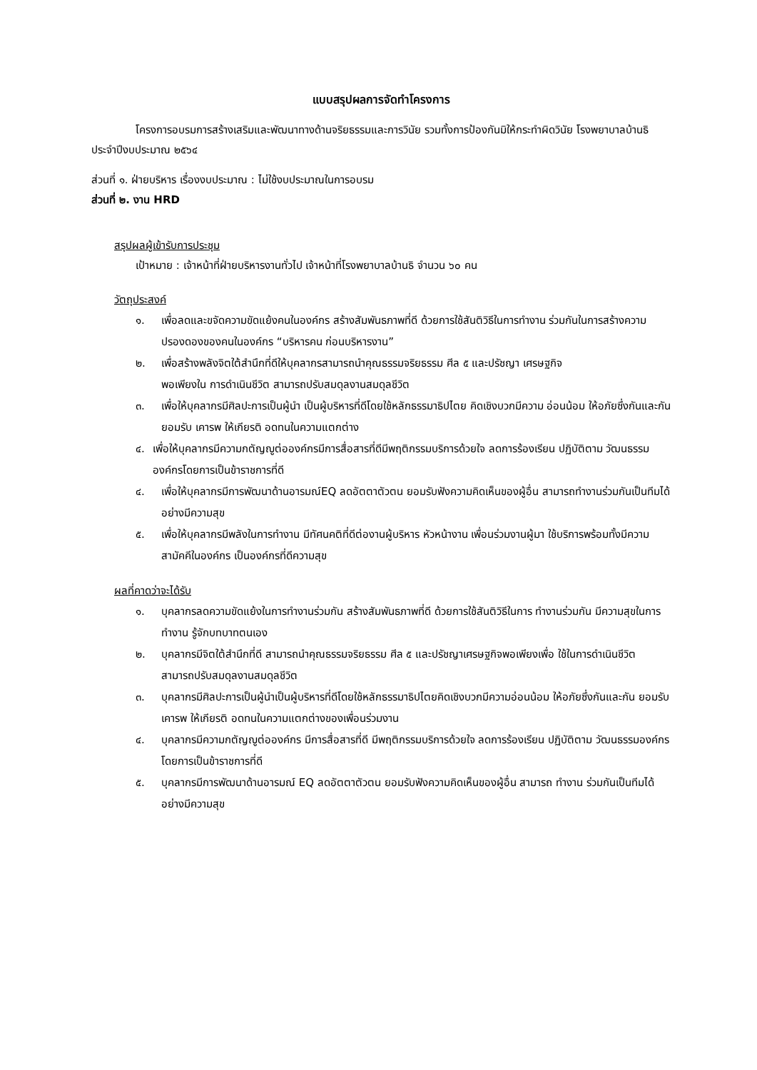แบบสรุปผลการจัดทำโครงการ
โครงการอบรมการสร้างเสริมและพัฒนาทางด้านจริยธรรมและการวินัย รวมทั้งการป้องกันมิให้กระทำผิดวินัย โรงพยาบาลบ้านธิ ประจำปีงบประมาณ ๒๕๖๔
ส่วนที่ ๑. ฝ่ายบริหาร เรื่องงบประมาณ : ไม่ใช้งบประมาณในการอบรม
ส่วนที่ ๒. งาน HRD
สรุปผลผู้เข้ารับการประชุม
เป้าหมาย : เจ้าหน้าที่ฝ่ายบริหารงานทั่วไป เจ้าหน้าที่โรงพยาบาลบ้านธิ จำนวน ๖๐ คน
วัตถุประสงค์
๑. เพื่อลดและขจัดความขัดแย้งคนในองค์กร สร้างสัมพันธภาพที่ดี ด้วยการใช้สันติวิธีในการทำงาน ร่วมกันในการสร้างความปรองดองของคนในองค์กร “บริหารคน ก่อนบริหารงาน”
๒. เพื่อสร้างพลังจิตใต้สำนึกที่ดีให้บุคลากรสามารถนำคุณธรรมจริยธรรม ศีล ๕ และปรัชญา เศรษฐกิจ
พอเพียงใน การดำเนินชีวิต สามารถปรับสมดุลงานสมดุลชีวิต
๓. เพื่อให้บุคลากรมีศิลปะการเป็นผู้นำ เป็นผู้บริหารที่ดีโดยใช้หลักธรรมาธิปไตย คิดเชิงบวกมีความ อ่อนน้อม ให้อภัยซึ่งกันและกัน ยอมรับ เคารพ ให้เกียรติ อดทนในความแตกต่าง
๔. เพื่อให้บุคลากรมีความกตัญญูต่อองค์กรมีการสื่อสารที่ดีมีพฤติกรรมบริการด้วยใจ ลดการร้องเรียน ปฏิบัติตาม วัฒนธรรมองค์กรโดยการเป็นข้าราชการที่ดี
๔. เพื่อให้บุคลากรมีการพัฒนาด้านอารมณ์EQ ลดอัตตาตัวตน ยอมรับฟังความคิดเห็นของผู้อื่น สามารถทำงานร่วมกันเป็นทีมได้อย่างมีความสุข
๕. เพื่อให้บุคลากรมีพลังในการทำงาน มีทัศนคติที่ดีต่องานผู้บริหาร หัวหน้างาน เพื่อนร่วมงานผู้มา ใช้บริการพร้อมทั้งมีความสามัคคีในองค์กร เป็นองค์กรที่ดีความสุข
ผลที่คาดว่าจะได้รับ
๑. บุคลากรลดความขัดแย้งในการทำงานร่วมกัน สร้างสัมพันธภาพที่ดี ด้วยการใช้สันติวิธีในการ ทำงานร่วมกัน มีความสุขในการทำงาน รู้จักบทบาทตนเอง
๒. บุคลากรมีจิตใต้สำนึกที่ดี สามารถนำคุณธรรมจริยธรรม ศีล ๕ และปรัชญาเศรษฐกิจพอเพียงเพื่อ ใช้ในการดำเนินชีวิต สามารถปรับสมดุลงานสมดุลชีวิต
๓. บุคลากรมีศิลปะการเป็นผู้นำเป็นผู้บริหารที่ดีโดยใช้หลักธรรมาธิปไตยคิดเชิงบวกมีความอ่อนน้อม ให้อภัยซึ่งกันและกัน ยอมรับ เคารพ ให้เกียรติ อดทนในความแตกต่างของเพื่อนร่วมงาน
๔. บุคลากรมีความกตัญญูต่อองค์กร มีการสื่อสารที่ดี มีพฤติกรรมบริการด้วยใจ ลดการร้องเรียน ปฏิบัติตาม วัฒนธรรมองค์กรโดยการเป็นข้าราชการที่ดี
๕. บุคลากรมีการพัฒนาด้านอารมณ์ EQ ลดอัตตาตัวตน ยอมรับฟังความคิดเห็นของผู้อื่น สามารถ ทำงาน ร่วมกันเป็นทีมได้อย่างมีความสุข